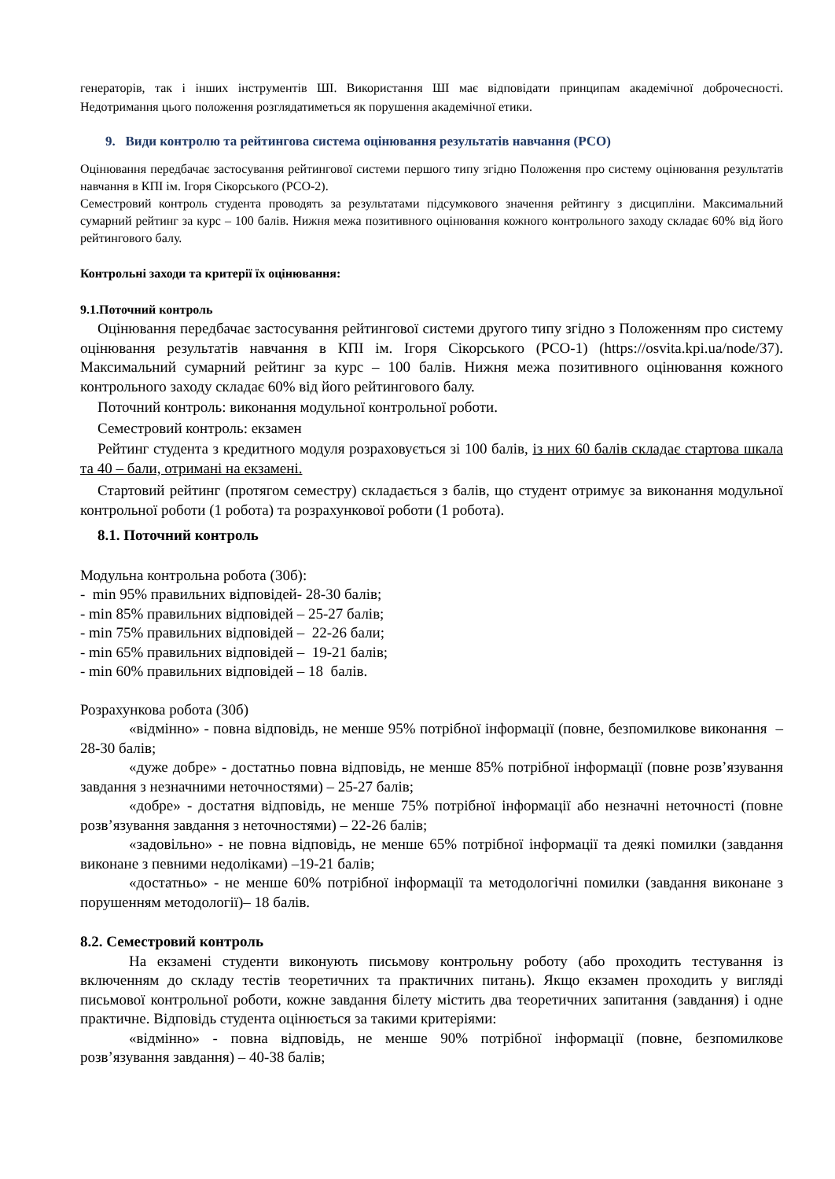генераторів, так і інших інструментів ШІ. Використання ШІ має відповідати принципам академічної доброчесності. Недотримання цього положення розглядатиметься як порушення академічної етики.
9. Види контролю та рейтингова система оцінювання результатів навчання (РСО)
Оцінювання передбачає застосування рейтингової системи першого типу згідно Положення про систему оцінювання результатів навчання в КПІ ім. Ігоря Сікорського (РСО-2).
Семестровий контроль студента проводять за результатами підсумкового значення рейтингу з дисципліни. Максимальний сумарний рейтинг за курс – 100 балів. Нижня межа позитивного оцінювання кожного контрольного заходу складає 60% від його рейтингового балу.
Контрольні заходи та критерії їх оцінювання:
9.1.Поточний контроль
Оцінювання передбачає застосування рейтингової системи другого типу згідно з Положенням про систему оцінювання результатів навчання в КПІ ім. Ігоря Сікорського (РСО-1) (https://osvita.kpi.ua/node/37). Максимальний сумарний рейтинг за курс – 100 балів. Нижня межа позитивного оцінювання кожного контрольного заходу складає 60% від його рейтингового балу.
Поточний контроль: виконання модульної контрольної роботи.
Семестровий контроль: екзамен
Рейтинг студента з кредитного модуля розраховується зі 100 балів, із них 60 балів складає стартова шкала та 40 – бали, отримані на екзамені.
Стартовий рейтинг (протягом семестру) складається з балів, що студент отримує за виконання модульної контрольної роботи (1 робота) та розрахункової роботи (1 робота).
8.1. Поточний контроль
Модульна контрольна робота (30б):
- min 95% правильних відповідей- 28-30 балів;
- min 85% правильних відповідей – 25-27 балів;
- min 75% правильних відповідей – 22-26 бали;
- min 65% правильних відповідей – 19-21 балів;
- min 60% правильних відповідей – 18 балів.
Розрахункова робота (30б)
«відмінно» - повна відповідь, не менше 95% потрібної інформації (повне, безпомилкове виконання – 28-30 балів;
«дуже добре» - достатньо повна відповідь, не менше 85% потрібної інформації (повне розв’язування завдання з незначними неточностями) – 25-27 балів;
«добре» - достатня відповідь, не менше 75% потрібної інформації або незначні неточності (повне розв’язування завдання з неточностями) – 22-26 балів;
«задовільно» - не повна відповідь, не менше 65% потрібної інформації та деякі помилки (завдання виконане з певними недоліками) –19-21 балів;
«достатньо» - не менше 60% потрібної інформації та методологічні помилки (завдання виконане з порушенням методології)– 18 балів.
8.2. Семестровий контроль
На екзамені студенти виконують письмову контрольну роботу (або проходить тестування із включенням до складу тестів теоретичних та практичних питань). Якщо екзамен проходить у вигляді письмової контрольної роботи, кожне завдання білету містить два теоретичних запитання (завдання) і одне практичне. Відповідь студента оцінюється за такими критеріями:
«відмінно» - повна відповідь, не менше 90% потрібної інформації (повне, безпомилкове розв’язування завдання) – 40-38 балів;